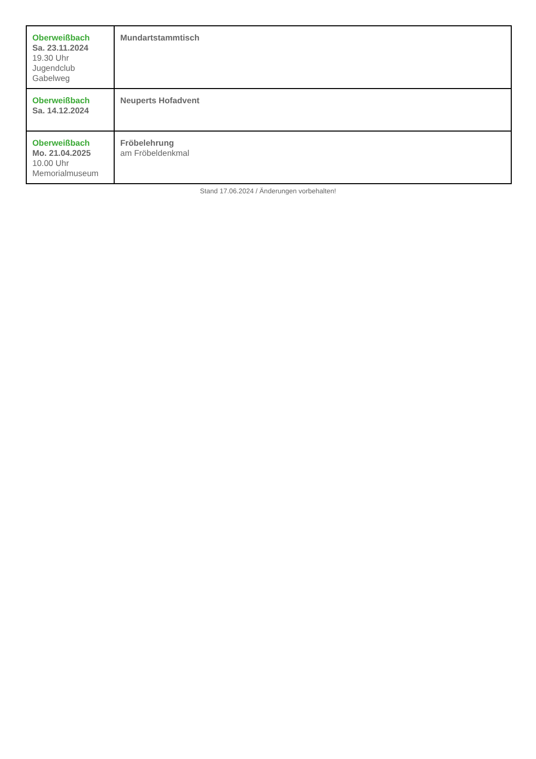| Oberweißbach Sa. 23.11.2024 19.30 Uhr Jugendclub Gabelweg | Mundartstammtisch |
| Oberweißbach Sa. 14.12.2024 | Neuperts Hofadvent |
| Oberweißbach Mo. 21.04.2025 10.00 Uhr Memorialmuseum | Fröbelehrung am Fröbeldenkmal |
Stand 17.06.2024 / Änderungen vorbehalten!